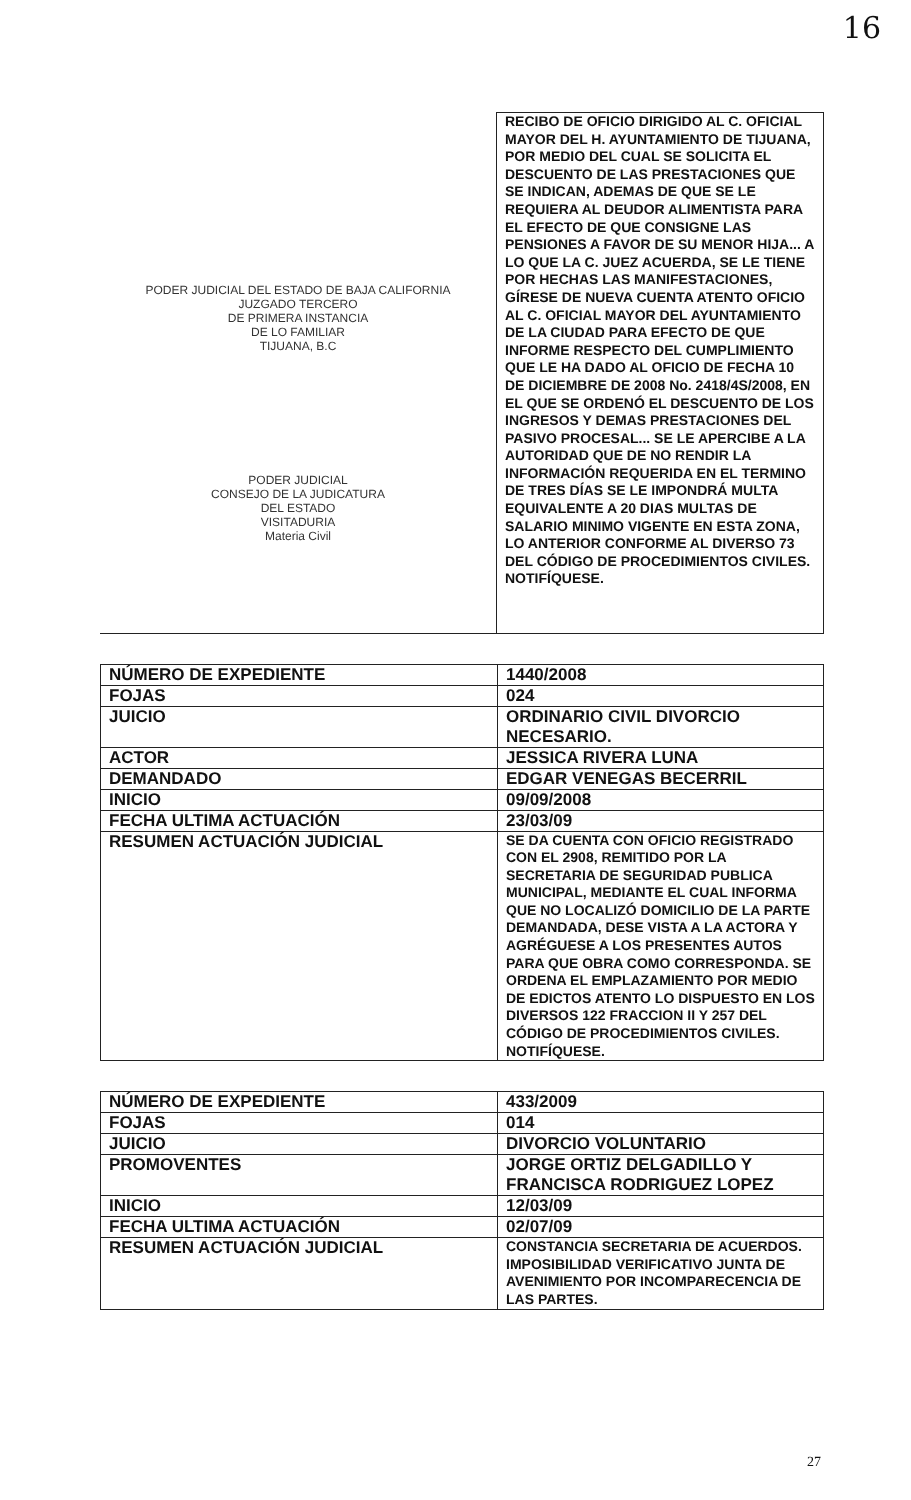16
| PODER JUDICIAL DEL ESTADO DE BAJA CALIFORNIA JUZGADO TERCERO DE PRIMERA INSTANCIA DE LO FAMILIAR TIJUANA, B.C PODER JUDICIAL CONSEJO DE LA JUDICATURA DEL ESTADO VISITADURIA Materia Civil | RECIBO DE OFICIO DIRIGIDO AL C. OFICIAL MAYOR DEL H. AYUNTAMIENTO DE TIJUANA, POR MEDIO DEL CUAL SE SOLICITA EL DESCUENTO DE LAS PRESTACIONES QUE SE INDICAN, ADEMAS DE QUE SE LE REQUIERA AL DEUDOR ALIMENTISTA PARA EL EFECTO DE QUE CONSIGNE LAS PENSIONES A FAVOR DE SU MENOR HIJA... A LO QUE LA C. JUEZ ACUERDA, SE LE TIENE POR HECHAS LAS MANIFESTACIONES, GÍRESE DE NUEVA CUENTA ATENTO OFICIO AL C. OFICIAL MAYOR DEL AYUNTAMIENTO DE LA CIUDAD PARA EFECTO DE QUE INFORME RESPECTO DEL CUMPLIMIENTO QUE LE HA DADO AL OFICIO DE FECHA 10 DE DICIEMBRE DE 2008 No. 2418/4S/2008, EN EL QUE SE ORDENÓ EL DESCUENTO DE LOS INGRESOS Y DEMAS PRESTACIONES DEL PASIVO PROCESAL... SE LE APERCIBE A LA AUTORIDAD QUE DE NO RENDIR LA INFORMACIÓN REQUERIDA EN EL TERMINO DE TRES DÍAS SE LE IMPONDRÁ MULTA EQUIVALENTE A 20 DIAS MULTAS DE SALARIO MINIMO VIGENTE EN ESTA ZONA, LO ANTERIOR CONFORME AL DIVERSO 73 DEL CÓDIGO DE PROCEDIMIENTOS CIVILES. NOTIFÍQUESE. |
| NÚMERO DE EXPEDIENTE | 1440/2008 |
| FOJAS | 024 |
| JUICIO | ORDINARIO CIVIL DIVORCIO NECESARIO. |
| ACTOR | JESSICA RIVERA LUNA |
| DEMANDADO | EDGAR VENEGAS BECERRIL |
| INICIO | 09/09/2008 |
| FECHA ULTIMA ACTUACIÓN | 23/03/09 |
| RESUMEN ACTUACIÓN JUDICIAL | SE DA CUENTA CON OFICIO REGISTRADO CON EL 2908, REMITIDO POR LA SECRETARIA DE SEGURIDAD PUBLICA MUNICIPAL, MEDIANTE EL CUAL INFORMA QUE NO LOCALIZÓ DOMICILIO DE LA PARTE DEMANDADA, DESE VISTA A LA ACTORA Y AGRÉGUESE A LOS PRESENTES AUTOS PARA QUE OBRA COMO CORRESPONDA. SE ORDENA EL EMPLAZAMIENTO POR MEDIO DE EDICTOS ATENTO LO DISPUESTO EN LOS DIVERSOS 122 FRACCION II Y 257 DEL CÓDIGO DE PROCEDIMIENTOS CIVILES. NOTIFÍQUESE. |
| NÚMERO DE EXPEDIENTE | 433/2009 |
| FOJAS | 014 |
| JUICIO | DIVORCIO VOLUNTARIO |
| PROMOVENTES | JORGE ORTIZ DELGADILLO Y FRANCISCA RODRIGUEZ LOPEZ |
| INICIO | 12/03/09 |
| FECHA ULTIMA ACTUACIÓN | 02/07/09 |
| RESUMEN ACTUACIÓN JUDICIAL | CONSTANCIA SECRETARIA DE ACUERDOS. IMPOSIBILIDAD VERIFICATIVO JUNTA DE AVENIMIENTO POR INCOMPARECENCIA DE LAS PARTES. |
27